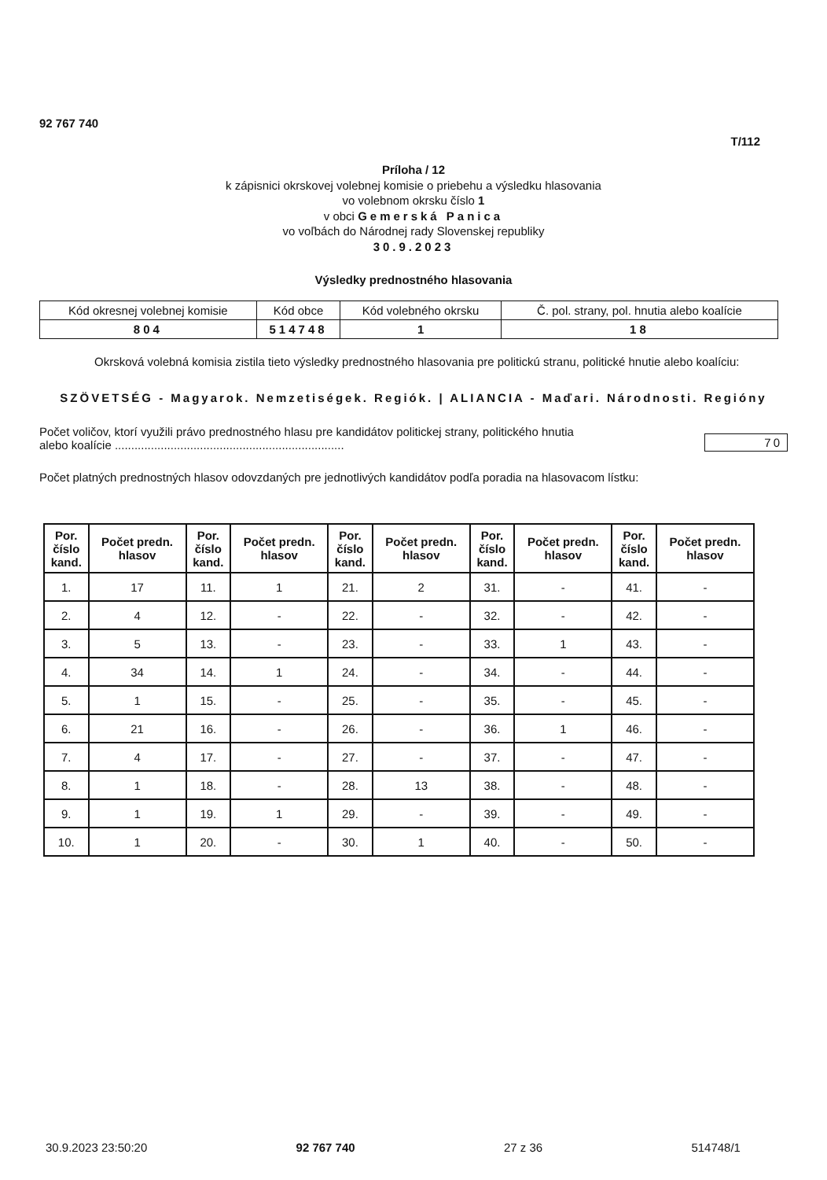92 767 740
T/112
Príloha / 12
k zápisnici okrskovej volebnej komisie o priebehu a výsledku hlasovania
vo volebnom okrsku číslo 1
v obci Gemerská Panica
vo voľbách do Národnej rady Slovenskej republiky
30.9.2023
Výsledky prednostného hlasovania
| Kód okresnej volebnej komisie | Kód obce | Kód volebného okrsku | Č. pol. strany, pol. hnutia alebo koalície |
| 804 | 514748 | 1 | 18 |
Okrsková volebná komisia zistila tieto výsledky prednostného hlasovania pre politickú stranu, politické hnutie alebo koalíciu:
SZÖVETSÉG - Magyarok. Nemzetiségek. Regiók. | ALIANCIA - Maďari. Národnosti. Regióny
Počet voličov, ktorí využili právo prednostného hlasu pre kandidátov politickej strany, politického hnutia
alebo koalície ......................................................................
70
Počet platných prednostných hlasov odovzdaných pre jednotlivých kandidátov podľa poradia na hlasovacom lístku:
| Por. číslo kand. | Počet predn. hlasov | Por. číslo kand. | Počet predn. hlasov | Por. číslo kand. | Počet predn. hlasov | Por. číslo kand. | Počet predn. hlasov | Por. číslo kand. | Počet predn. hlasov |
| --- | --- | --- | --- | --- | --- | --- | --- | --- | --- |
| 1. | 17 | 11. | 1 | 21. | 2 | 31. | - | 41. | - |
| 2. | 4 | 12. | - | 22. | - | 32. | - | 42. | - |
| 3. | 5 | 13. | - | 23. | - | 33. | 1 | 43. | - |
| 4. | 34 | 14. | 1 | 24. | - | 34. | - | 44. | - |
| 5. | 1 | 15. | - | 25. | - | 35. | - | 45. | - |
| 6. | 21 | 16. | - | 26. | - | 36. | 1 | 46. | - |
| 7. | 4 | 17. | - | 27. | - | 37. | - | 47. | - |
| 8. | 1 | 18. | - | 28. | 13 | 38. | - | 48. | - |
| 9. | 1 | 19. | 1 | 29. | - | 39. | - | 49. | - |
| 10. | 1 | 20. | - | 30. | 1 | 40. | - | 50. | - |
30.9.2023 23:50:20 92 767 740 27 z 36 514748/1